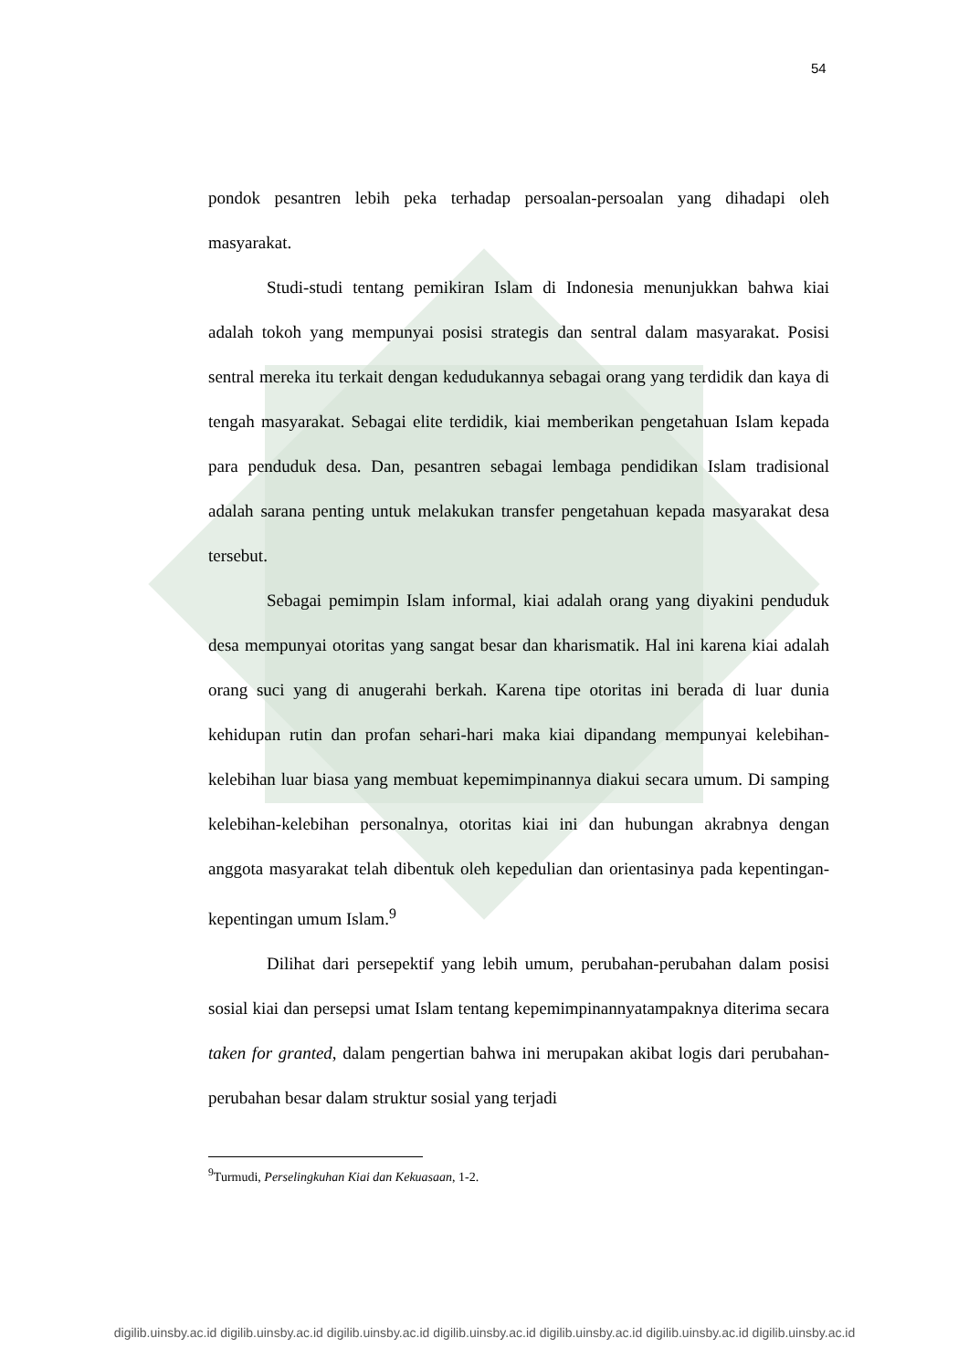54
pondok pesantren lebih peka terhadap persoalan-persoalan yang dihadapi oleh masyarakat.
Studi-studi tentang pemikiran Islam di Indonesia menunjukkan bahwa kiai adalah tokoh yang mempunyai posisi strategis dan sentral dalam masyarakat. Posisi sentral mereka itu terkait dengan kedudukannya sebagai orang yang terdidik dan kaya di tengah masyarakat. Sebagai elite terdidik, kiai memberikan pengetahuan Islam kepada para penduduk desa. Dan, pesantren sebagai lembaga pendidikan Islam tradisional adalah sarana penting untuk melakukan transfer pengetahuan kepada masyarakat desa tersebut.
Sebagai pemimpin Islam informal, kiai adalah orang yang diyakini penduduk desa mempunyai otoritas yang sangat besar dan kharismatik. Hal ini karena kiai adalah orang suci yang di anugerahi berkah. Karena tipe otoritas ini berada di luar dunia kehidupan rutin dan profan sehari-hari maka kiai dipandang mempunyai kelebihan-kelebihan luar biasa yang membuat kepemimpinannya diakui secara umum. Di samping kelebihan-kelebihan personalnya, otoritas kiai ini dan hubungan akrabnya dengan anggota masyarakat telah dibentuk oleh kepedulian dan orientasinya pada kepentingan-kepentingan umum Islam.<sup>9</sup>
Dilihat dari persepektif yang lebih umum, perubahan-perubahan dalam posisi sosial kiai dan persepsi umat Islam tentang kepemimpinannyatampaknya diterima secara taken for granted, dalam pengertian bahwa ini merupakan akibat logis dari perubahan-perubahan besar dalam struktur sosial yang terjadi
<sup>9</sup> Turmudi, Perselingkuhan Kiai dan Kekuasaan, 1-2.
digilib.uinsby.ac.id digilib.uinsby.ac.id digilib.uinsby.ac.id digilib.uinsby.ac.id digilib.uinsby.ac.id digilib.uinsby.ac.id digilib.uinsby.ac.id